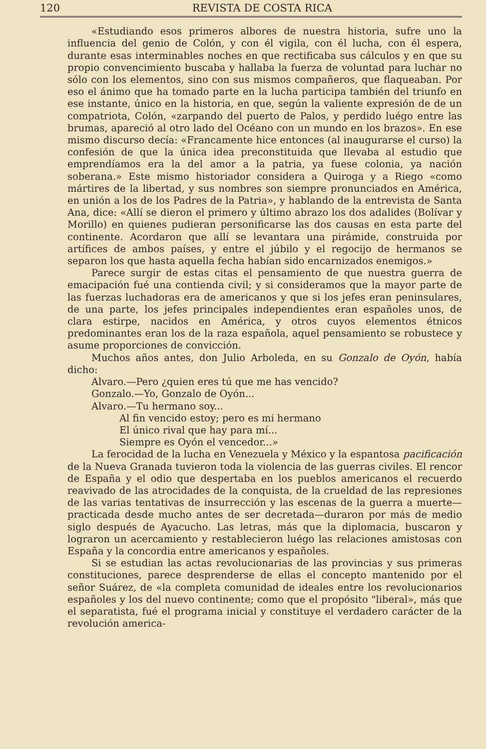120 REVISTA DE COSTA RICA
«Estudiando esos primeros albores de nuestra historia, sufre uno la influencia del genio de Colón, y con él vigila, con él lucha, con él espera, durante esas interminables noches en que rectificaba sus cálculos y en que su propio convencimiento buscaba y hallaba la fuerza de voluntad para luchar no sólo con los elementos, sino con sus mismos compañeros, que flaqueaban. Por eso el ánimo que ha tomado parte en la lucha participa también del triunfo en ese instante, único en la historia, en que, según la valiente expresión de de un compatriota, Colón, «zarpando del puerto de Palos, y perdido luégo entre las brumas, apareció al otro lado del Océano con un mundo en los brazos». En ese mismo discurso decía: «Francamente hice entonces (al inaugurarse el curso) la confesión de que la única idea preconstituida que llevaba al estudio que emprendíamos era la del amor a la patria, ya fuese colonia, ya nación soberana.» Este mismo historiador considera a Quiroga y a Riego «como mártires de la libertad, y sus nombres son siempre pronunciados en América, en unión a los de los Padres de la Patria», y hablando de la entrevista de Santa Ana, dice: «Allí se dieron el primero y último abrazo los dos adalides (Bolívar y Morillo) en quienes pudieran personificarse las dos causas en esta parte del continente. Acordaron que allí se levantara una pirámide, construida por artífices de ambos países, y entre el júbilo y el regocijo de hermanos se separon los que hasta aquella fecha habían sido encarnizados enemigos.»
Parece surgir de estas citas el pensamiento de que nuestra guerra de emacipación fué una contienda civil; y si consideramos que la mayor parte de las fuerzas luchadoras era de americanos y que si los jefes eran peninsulares, de una parte, los jefes principales independientes eran españoles unos, de clara estirpe, nacidos en América, y otros cuyos elementos étnicos predominantes eran los de la raza española, aquel pensamiento se robustece y asume proporciones de convicción.
Muchos años antes, don Julio Arboleda, en su Gonzalo de Oyón, había dicho:
Alvaro.—Pero ¿quien eres tú que me has vencido?
Gonzalo.—Yo, Gonzalo de Oyón...
Alvaro.—Tu hermano soy...
Al fin vencido estoy; pero es mi hermano
El único rival que hay para mí...
Siempre es Oyón el vencedor...»
La ferocidad de la lucha en Venezuela y México y la espantosa pacificación de la Nueva Granada tuvieron toda la violencia de las guerras civiles. El rencor de España y el odio que despertaba en los pueblos americanos el recuerdo reavivado de las atrocidades de la conquista, de la crueldad de las represiones de las varias tentativas de insurrección y las escenas de la guerra a muerte—practicada desde mucho antes de ser decretada—duraron por más de medio siglo después de Ayacucho. Las letras, más que la diplomacia, buscaron y lograron un acercamiento y restablecieron luégo las relaciones amistosas con España y la concordia entre americanos y españoles.
Si se estudian las actas revolucionarias de las provincias y sus primeras constituciones, parece desprenderse de ellas el concepto mantenido por el señor Suárez, de «la completa comunidad de ideales entre los revolucionarios españoles y los del nuevo continente; como que el propósito "liberal», más que el separatista, fué el programa inicial y constituye el verdadero carácter de la revolución america-